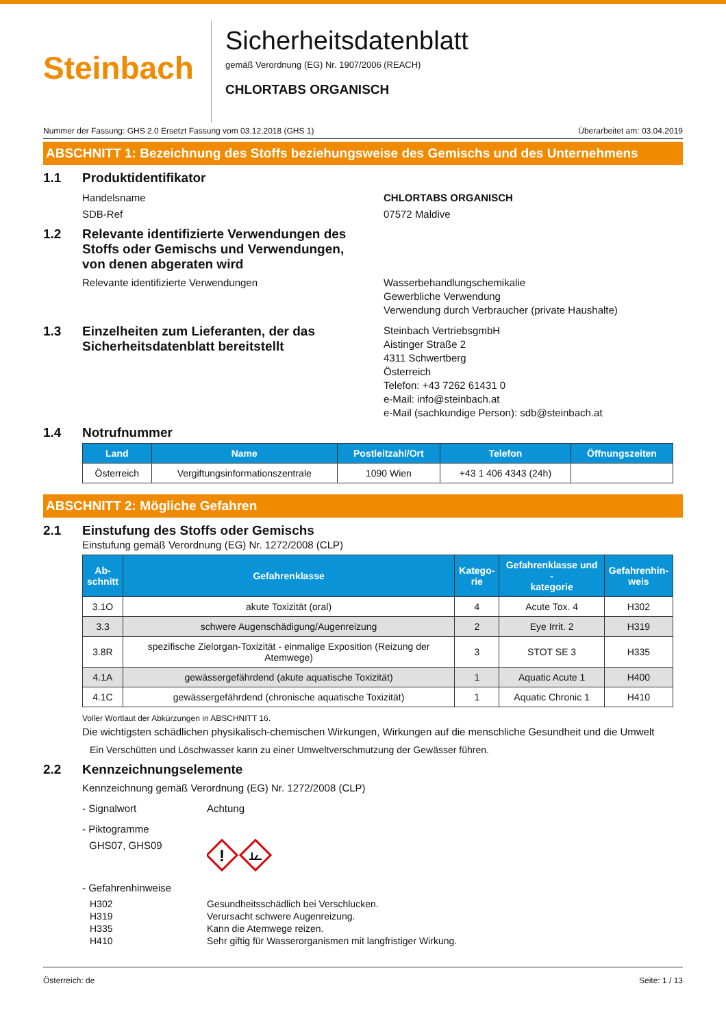Steinbach
Sicherheitsdatenblatt
gemäß Verordnung (EG) Nr. 1907/2006 (REACH)
CHLORTABS ORGANISCH
Nummer der Fassung: GHS 2.0 Ersetzt Fassung vom 03.12.2018 (GHS 1) Überarbeitet am: 03.04.2019
ABSCHNITT 1: Bezeichnung des Stoffs beziehungsweise des Gemischs und des Unternehmens
1.1 Produktidentifikator
Handelsname CHLORTABS ORGANISCH
SDB-Ref 07572 Maldive
1.2 Relevante identifizierte Verwendungen des
Stoffs oder Gemischs und Verwendungen,
von denen abgeraten wird
Relevante identifizierte Verwendungen Wasserbehandlungschemikalie
Gewerbliche Verwendung
Verwendung durch Verbraucher (private Haushalte)
1.3 Einzelheiten zum Lieferanten, der das Sicherheitsdatenblatt bereitstellt Steinbach VertriebsgmbH
Aistinger Straße 2
4311 Schwertberg
Österreich
Telefon: +43 7262 61431 0
e-Mail: info@steinbach.at
e-Mail (sachkundige Person): sdb@steinbach.at
1.4 Notrufnummer
| Land | Name | Postleitzahl/Ort | Telefon | Öffnungszeiten |
| --- | --- | --- | --- | --- |
| Österreich | Vergiftungsinformationszentrale | 1090 Wien | +43 1 406 4343 (24h) | |
ABSCHNITT 2: Mögliche Gefahren
2.1 Einstufung des Stoffs oder Gemischs
Einstufung gemäß Verordnung (EG) Nr. 1272/2008 (CLP)
| Ab- schnitt | Gefahrenklasse | Katego- rie | Gefahrenklasse und - kategorie | Gefahrenhin- weis |
| --- | --- | --- | --- | --- |
| 3.1O | akute Toxizität (oral) | 4 | Acute Tox. 4 | H302 |
| 3.3 | schwere Augenschädigung/Augenreizung | 2 | Eye Irrit. 2 | H319 |
| 3.8R | spezifische Zielorgan-Toxizität - einmalige Exposition (Reizung der Atemwege) | 3 | STOT SE 3 | H335 |
| 4.1A | gewässergefährdend (akute aquatische Toxizität) | 1 | Aquatic Acute 1 | H400 |
| 4.1C | gewässergefährdend (chronische aquatische Toxizität) | 1 | Aquatic Chronic 1 | H410 |
Voller Wortlaut der Abkürzungen in ABSCHNITT 16.
Die wichtigsten schädlichen physikalisch-chemischen Wirkungen, Wirkungen auf die menschliche Gesundheit und die Umwelt
Ein Verschütten und Löschwasser kann zu einer Umweltverschmutzung der Gewässer führen.
2.2 Kennzeichnungselemente
Kennzeichnung gemäß Verordnung (EG) Nr. 1272/2008 (CLP)
- Signalwort Achtung
- Piktogramme
GHS07, GHS09
!
- Gefahrenhinweise
H302
H319
H335
H410 Gesundheitsschädlich bei Verschlucken.
Verursacht schwere Augenreizung.
Kann die Atemwege reizen.
Sehr giftig für Wasserorganismen mit langfristiger Wirkung.
Österreich: de Seite: 1 / 13